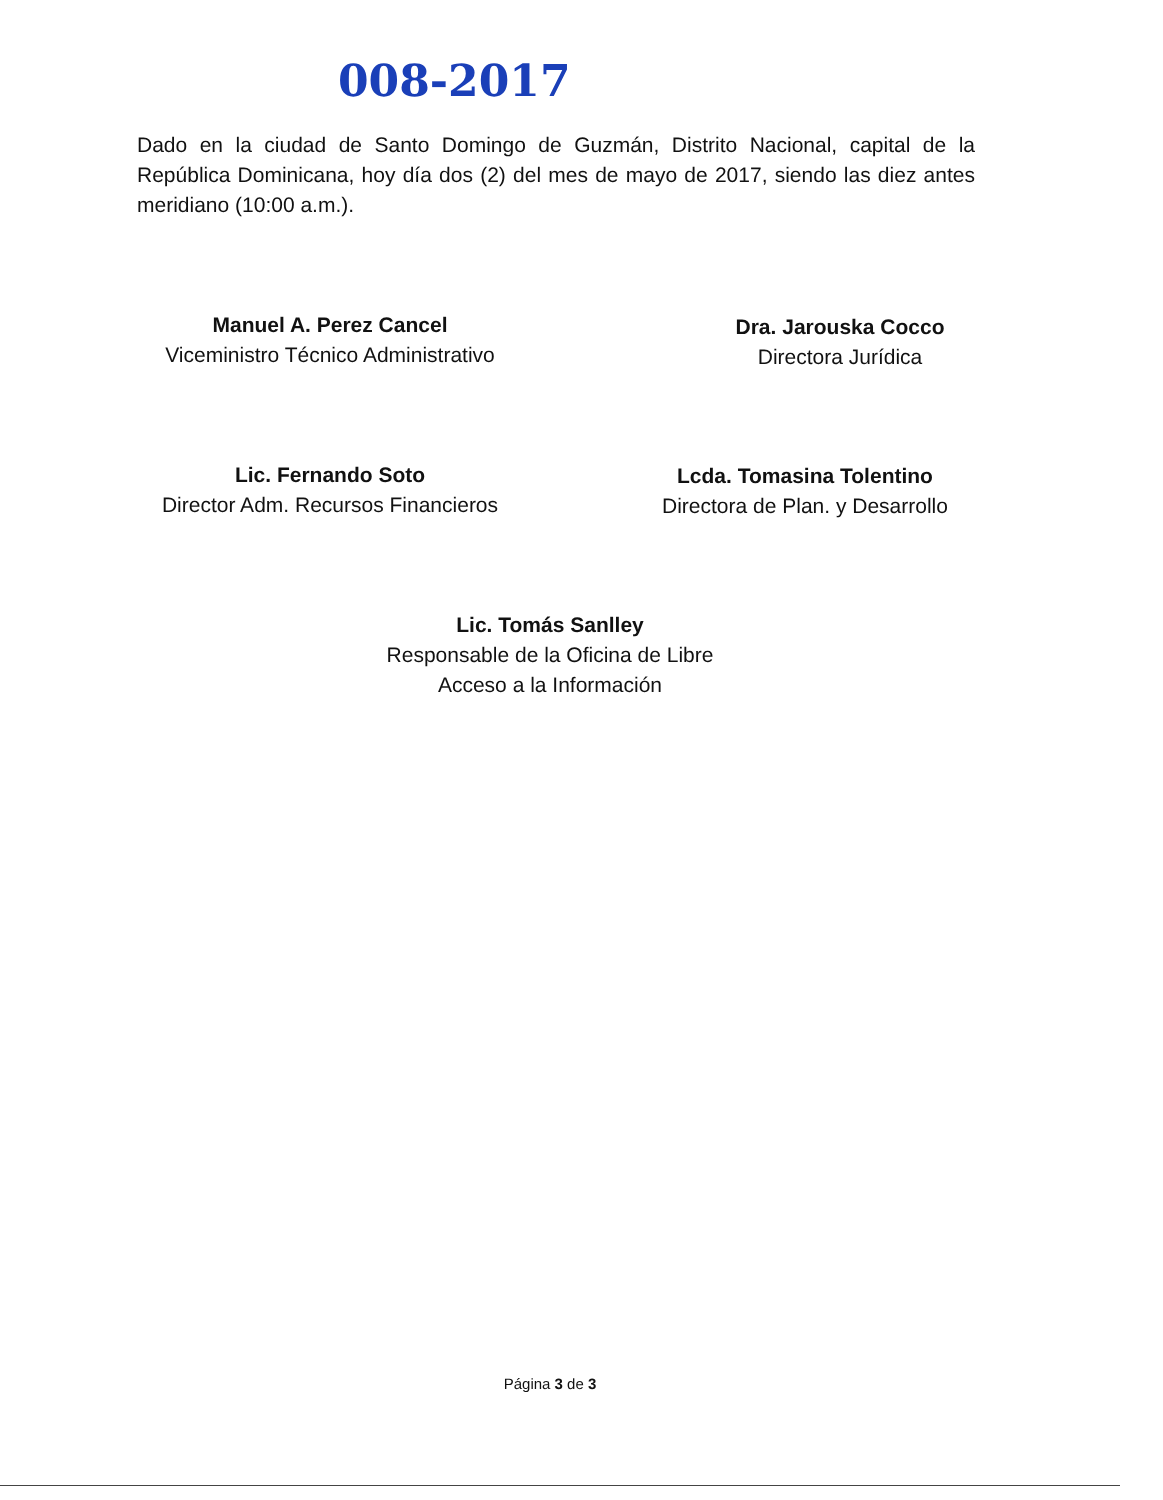008-2017
Dado en la ciudad de Santo Domingo de Guzmán, Distrito Nacional, capital de la República Dominicana, hoy día dos (2) del mes de mayo de 2017, siendo las diez antes meridiano (10:00 a.m.).
Manuel A. Perez Cancel
Viceministro Técnico Administrativo
Dra. Jarouska Cocco
Directora Jurídica
Lic. Fernando Soto
Director Adm. Recursos Financieros
Lcda. Tomasina Tolentino
Directora de Plan. y Desarrollo
Lic. Tomás Sanlley
Responsable de la Oficina de Libre
Acceso a la Información
Página 3 de 3